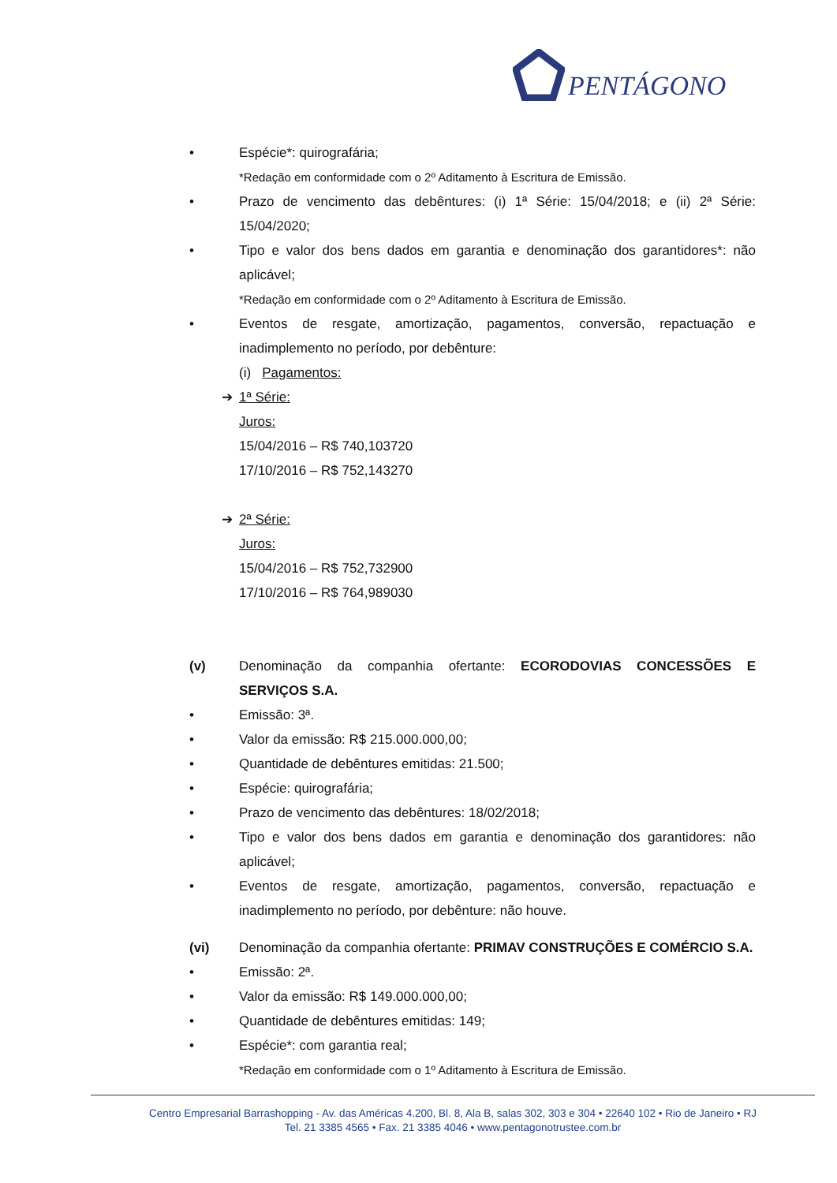PENTÁGONO
• Espécie*: quirografária;
*Redação em conformidade com o 2º Aditamento à Escritura de Emissão.
• Prazo de vencimento das debêntures: (i) 1ª Série: 15/04/2018; e (ii) 2ª Série: 15/04/2020;
• Tipo e valor dos bens dados em garantia e denominação dos garantidores*: não aplicável;
*Redação em conformidade com o 2º Aditamento à Escritura de Emissão.
• Eventos de resgate, amortização, pagamentos, conversão, repactuação e inadimplemento no período, por debênture:
(i) Pagamentos:
➔ 1ª Série:
Juros:
15/04/2016 – R$ 740,103720
17/10/2016 – R$ 752,143270
➔ 2ª Série:
Juros:
15/04/2016 – R$ 752,732900
17/10/2016 – R$ 764,989030
(v) Denominação da companhia ofertante: ECORODOVIAS CONCESSÕES E SERVIÇOS S.A.
• Emissão: 3ª.
• Valor da emissão: R$ 215.000.000,00;
• Quantidade de debêntures emitidas: 21.500;
• Espécie: quirografária;
• Prazo de vencimento das debêntures: 18/02/2018;
• Tipo e valor dos bens dados em garantia e denominação dos garantidores: não aplicável;
• Eventos de resgate, amortização, pagamentos, conversão, repactuação e inadimplemento no período, por debênture: não houve.
(vi) Denominação da companhia ofertante: PRIMAV CONSTRUÇÕES E COMÉRCIO S.A.
• Emissão: 2ª.
• Valor da emissão: R$ 149.000.000,00;
• Quantidade de debêntures emitidas: 149;
• Espécie*: com garantia real;
*Redação em conformidade com o 1º Aditamento à Escritura de Emissão.
Centro Empresarial Barrashopping - Av. das Américas 4.200, Bl. 8, Ala B, salas 302, 303 e 304 • 22640 102 • Rio de Janeiro • RJ
Tel. 21 3385 4565 • Fax. 21 3385 4046 • www.pentagonotrustee.com.br